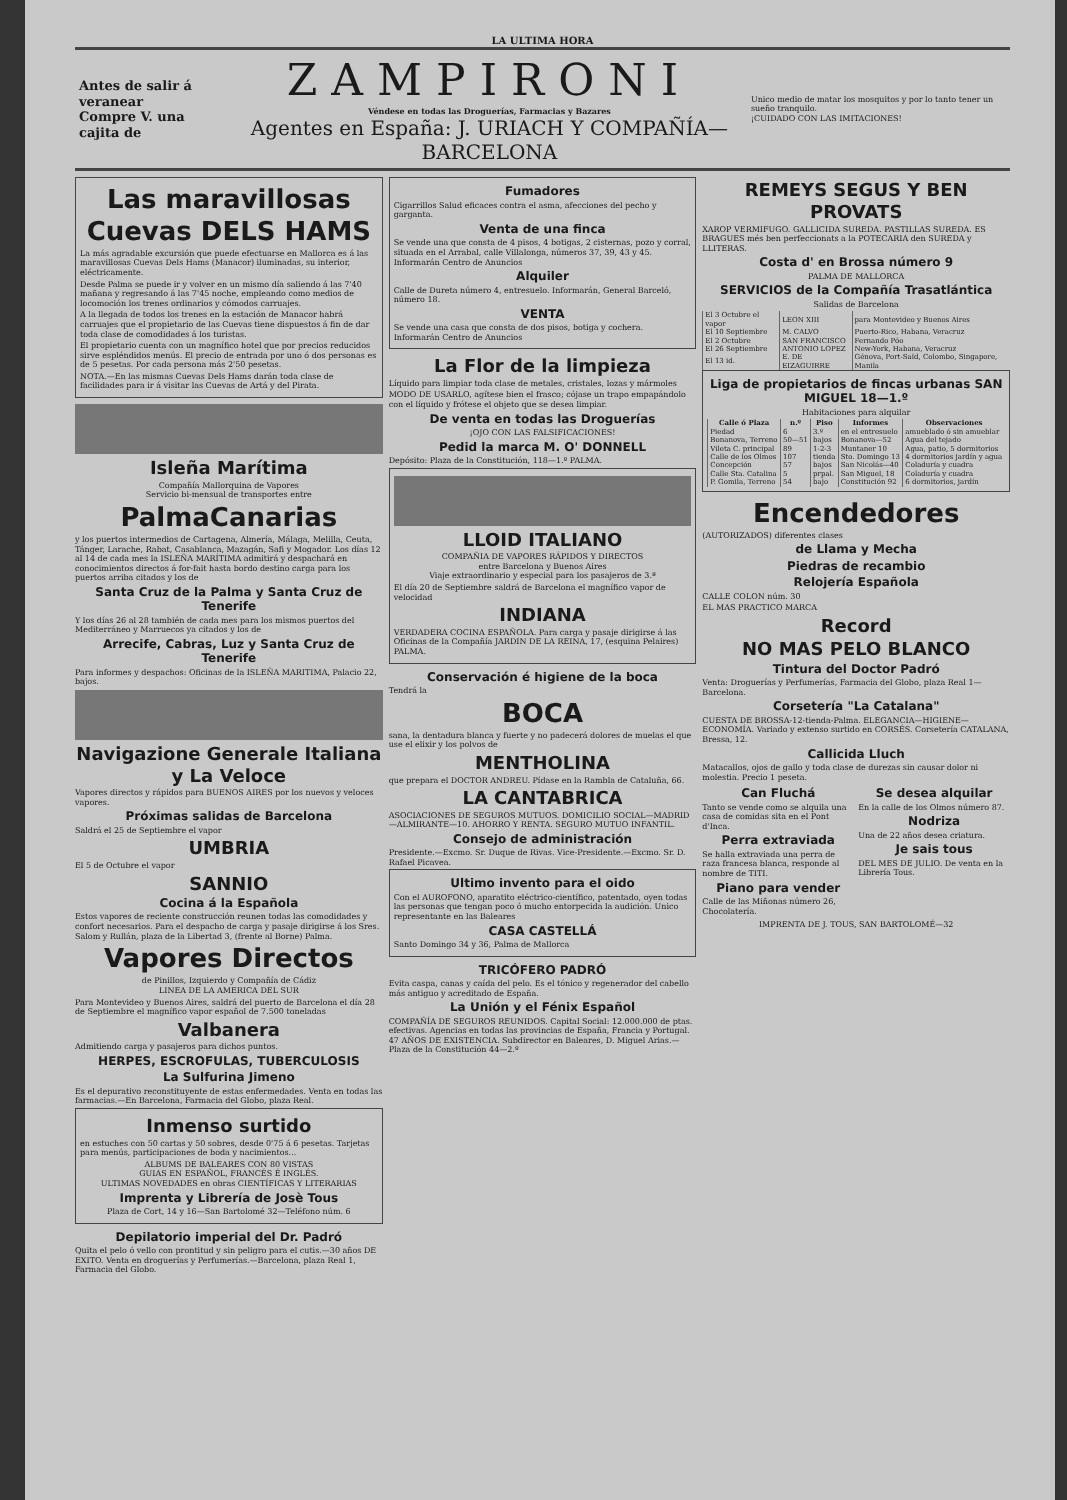LA ULTIMA HORA
Antes de salir á veranear
Compre V. una cajita de
ZAMPIRONI
Véndese en todas las Droguerías, Farmacias y Bazares
Agentes en España: J. URIACH Y COMPAÑÍA—BARCELONA
Unico medio de matar los mosquitos y por lo tanto tener un sueño tranquilo.
¡CUIDADO CON LAS IMITACIONES!
Las maravillosas Cuevas DELS HAMS
La más agradable excursión que puede efectuarse en Mallorca es á las maravillosas Cuevas Dels Hams (Manacor) iluminadas, su interior, eléctricamente.
Desde Palma se puede ir y volver en un mismo día saliendo á las 7'40 mañana y regresando á las 7'45 noche, empleando como medios de locomoción los trenes ordinarios y cómodos carruajes.
A la llegada de todos los trenes en la estación de Manacor habrá carruajes que el propietario de las Cuevas tiene dispuestos á fin de dar toda clase de comodidades á los turistas.
El propietario cuenta con un magnífico hotel que por precios reducidos sirve espléndidos menús. El precio de entrada por uno ó dos personas es de 5 pesetas. Por cada persona más 2'50 pesetas.
NOTA.—En las mismas Cuevas Dels Hams darán toda clase de facilidades para ir á visitar las Cuevas de Artá y del Pirata.
Isleña Marítima
Compañía Mallorquina de Vapores
Servicio bi-mensual de transportes entre
PalmaCanarias
y los puertos intermedios de Cartagena, Almería, Málaga, Melilla, Ceuta, Tánger, Larache, Rabat, Casablanca, Mazagán, Safi y Mogador. Los días 12 al 14 de cada mes la ISLEÑA MARÍTIMA admitirá y despachará en conocimientos directos á for-fait hasta bordo destino carga para los puertos arriba citados y los de
Santa Cruz de la Palma y Santa Cruz de Tenerife
Y los días 26 al 28 también de cada mes para los mismos puertos del Mediterráneo y Marruecos ya citados y los de
Arrecife, Cabras, Luz y Santa Cruz de Tenerife
Para informes y despachos: Oficinas de la ISLEÑA MARITIMA, Palacio 22, bajos.
Navigazione Generale Italiana y La Veloce
Vapores directos y rápidos para BUENOS AIRES por los nuevos y veloces vapores.
Próximas salidas de Barcelona
Saldrá el 25 de Septiembre el vapor
UMBRIA
El 5 de Octubre el vapor
SANNIO
Cocina á la Española
Estos vapores de reciente construcción reunen todas las comodidades y confort necesarios. Para el despacho de carga y pasaje dirigirse á los Sres. Salom y Rullán, plaza de la Libertad 3, (frente al Borne) Palma.
Vapores Directos
de Pinillos, Izquierdo y Compañía de Cádiz
LINEA DE LA AMERICA DEL SUR
Para Montevideo y Buenos Aires, saldrá del puerto de Barcelona el día 28 de Septiembre el magnífico vapor español de 7.500 toneladas
Valbanera
Admitiendo carga y pasajeros para dichos puntos.
HERPES, ESCROFULAS, TUBERCULOSIS
La Sulfurina Jimeno
Es el depurativo reconstituyente de estas enfermedades. Venta en todas las farmacias.—En Barcelona, Farmacia del Globo, plaza Real.
Inmenso surtido
en estuches con 50 cartas y 50 sobres, desde 0'75 á 6 pesetas. Tarjetas para menús, participaciones de boda y nacimientos...
ALBUMS DE BALEARES CON 80 VISTAS
GUIAS EN ESPAÑOL, FRANCÉS É INGLÉS.
ULTIMAS NOVEDADES en obras CIENTÍFICAS Y LITERARIAS
Imprenta y Librería de Josè Tous
Plaza de Cort, 14 y 16—San Bartolomé 32—Teléfono núm. 6
Depilatorio imperial del Dr. Padró
Quita el pelo ó vello con prontitud y sin peligro para el cutis.—30 años DE EXITO. Venta en droguerías y Perfumerías.—Barcelona, plaza Real 1, Farmacia del Globo.
Fumadores
Cigarrillos Salud eficaces contra el asma, afecciones del pecho y garganta.
Venta de una finca
Se vende una que consta de 4 pisos, 4 botigas, 2 cisternas, pozo y corral, situada en el Arrabal, calle Villalonga, números 37, 39, 43 y 45. Informarán Centro de Anuncios
Alquiler
Calle de Dureta número 4, entresuelo. Informarán, General Barceló, número 18.
VENTA
Se vende una casa que consta de dos pisos, botiga y cochera. Informarán Centro de Anuncios
La Flor de la limpieza
Líquido para limpiar toda clase de metales, cristales, lozas y mármoles
MODO DE USARLO, agítese bien el frasco; cójase un trapo empapándolo con el líquido y frótese el objeto que se desea limpiar.
De venta en todas las Droguerías
¡OJO CON LAS FALSIFICACIONES!
Pedid la marca M. O' DONNELL
Depósito: Plaza de la Constitución, 118—1.º PALMA.
LLOID ITALIANO
COMPAÑIA DE VAPORES RÁPIDOS Y DIRECTOS
entre Barcelona y Buenos Aires
Viaje extraordinario y especial para los pasajeros de 3.ª
El día 20 de Septiembre saldrá de Barcelona el magnífico vapor de velocidad
INDIANA
VERDADERA COCINA ESPAÑOLA. Para carga y pasaje dirigirse á las Oficinas de la Compañía JARDIN DE LA REINA, 17, (esquina Pelaires) PALMA.
Conservación é higiene de la boca
Tendrá la
BOCA
sana, la dentadura blanca y fuerte y no padecerá dolores de muelas el que use el elixir y los polvos de
MENTHOLINA
que prepara el DOCTOR ANDREU. Pídase en la Rambla de Cataluña, 66.
LA CANTABRICA
ASOCIACIONES DE SEGUROS MUTUOS. DOMICILIO SOCIAL—MADRID—ALMIRANTE—10. AHORRO Y RENTA. SEGURO MUTUO INFANTIL.
Consejo de administración
Presidente.—Excmo. Sr. Duque de Rivas. Vice-Presidente.—Excmo. Sr. D. Rafael Picavea.
Ultimo invento para el oido
Con el AUROFONO, aparatito eléctrico-científico, patentado, oyen todas las personas que tengan poco ó mucho entorpecida la audición. Unico representante en las Baleares
CASA CASTELLÁ
Santo Domingo 34 y 36, Palma de Mallorca
TRICÓFERO PADRÓ
Evita caspa, canas y caída del pelo. Es el tónico y regenerador del cabello más antiguo y acreditado de España.
La Unión y el Fénix Español
COMPAÑÍA DE SEGUROS REUNIDOS. Capital Social: 12.000.000 de ptas. efectivas. Agencias en todas las provincias de España, Francia y Portugal. 47 AÑOS DE EXISTENCIA. Subdirector en Baleares, D. Miguel Arias.—Plaza de la Constitución 44—2.º
REMEYS SEGUS Y BEN PROVATS
XAROP VERMIFUGO. GALLICIDA SUREDA. PASTILLAS SUREDA. ES BRAGUES més ben perfeccionats a la POTECARIA den SUREDA y LLITERAS.
Costa d' en Brossa número 9
PALMA DE MALLORCA
SERVICIOS de la Compañía Trasatlántica
Salidas de Barcelona
| El 3 Octubre el vapor | LEON XIII | para Montevideo y Buenos Aires |
| El 10 Septiembre | M. CALVO | Puerto-Rico, Habana, Veracruz |
| El 2 Octubre | SAN FRANCISCO | Fernando Póo |
| El 26 Septiembre | ANTONIO LOPEZ | New-York, Habana, Veracruz |
| El 13 id. | E. DE EIZAGUIRRE | Génova, Port-Saïd, Colombo, Singapore, Manila |
Liga de propietarios de fincas urbanas SAN MIGUEL 18—1.º
Habitaciones para alquilar
| Calle ó Plaza | n.º | Piso | Informes | Observaciones |
| --- | --- | --- | --- | --- |
| Piedad | 6 | 3.º | en el entresuelo | amueblado ó sin amueblar |
| Bonanova, Terreno | 50—51 | bajos | Bonanova—52 | Agua del tejado |
| Vileta C. principal | 89 | 1-2-3 | Muntaner 10 | Agua, patio, 5 dormitorios |
| Calle de los Olmos | 107 | tienda | Sto. Domingo 13 | 4 dormitorios jardín y agua |
| Concepción | 57 | bajos | San Nicolás—40 | Coladuría y cuadra |
| Calle Sta. Catalina | 5 | prpal. | San Miguel, 18 | Coladuría y cuadra |
| P. Gomila, Terreno | 54 | bajo | Constitución 92 | 6 dormitorios, jardín |
Encendedores
(AUTORIZADOS) diferentes clases
de Llama y Mecha
Piedras de recambio
Relojería Española
CALLE COLON núm. 30
EL MAS PRACTICO MARCA
Record
NO MAS PELO BLANCO
Tintura del Doctor Padró
Venta: Droguerías y Perfumerías, Farmacia del Globo, plaza Real 1—Barcelona.
Corsetería "La Catalana"
CUESTA DE BROSSA-12-tienda-Palma. ELEGANCIA—HIGIENE—ECONOMÍA. Variado y extenso surtido en CORSÉS. Corsetería CATALANA, Bressa, 12.
Callicida Lluch
Matacallos, ojos de gallo y toda clase de durezas sin causar dolor ni molestia. Precio 1 peseta.
Can Fluchá
Tanto se vende como se alquila una casa de comidas sita en el Pont d'Inca.
Perra extraviada
Se halla extraviada una perra de raza francesa blanca, responde al nombre de TITI.
Piano para vender
Calle de las Miñonas número 26, Chocolatería.
Se desea alquilar
En la calle de los Olmos número 87.
Nodriza
Una de 22 años desea criatura.
Je sais tous
DEL MES DE JULIO. De venta en la Librería Tous.
IMPRENTA DE J. TOUS, SAN BARTOLOMÉ—32